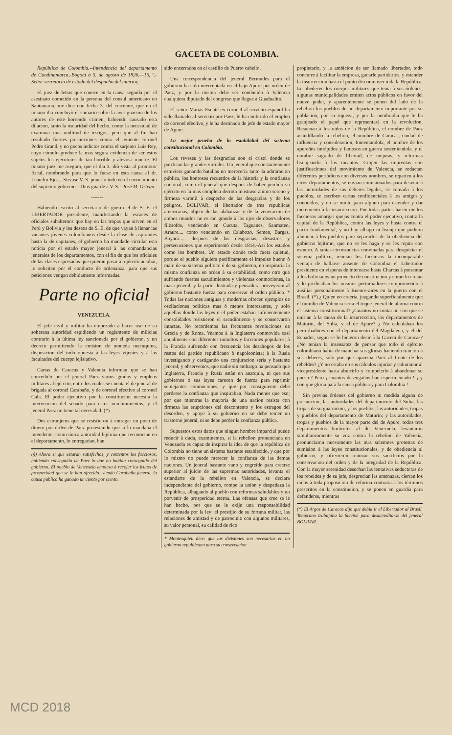GACETA DE COLOMBIA.
República de Colombia.--Intendencia del departamento de Cundinamarca,-Bogotà à 5. de agosto de 1826.—16, º.- Señor secretario de estado del despacho del interior,
El juez de letras que conoce en la causa seguida por el asesinato cometido en la persona del consul americano en Santamarta, me dice con fecha 3. del corriente, que en el mismo dia concluyò el sumario sobre la averiguacion de los autores de este horrendo crimen, habiendo causado esta dilacion, tanto la oscuridad del hecho, como la necesidad de examinar una multitud de testigos; pero que al fin han resultado fuertes presunciones contra el teniente coronel Pedro Grand, y no pocos indicios contra el sarjento Luis Rey, cuyo cúmulo produce la mas segura evidencia de ser estos sujetos los ejecutores de tan horrible y alevosa muerte. El mismo juez me asegura, que el dia 3. diò vista al promotor fiscal, nombrando para que lo fuese en esta causa al dr. Leandro Ejea.--Sirvase V. S. ponerlo todo en el conocimiento del supremo gobierno.--Dios guarde à V. S.--José M. Ortega.
-------
Habiendo escrito al secretario de guerra el de S. E. el LIBERTADOR presidente, manifestando la escaces de oficiales subalternos que hay en las tropas que sirven en el Perù y Bolivia y los deseos de S. E. de que vayan à llenar las vacantes jòvenes colombianos desde la clase de aspirantes hasta la de capitanes, el gobierno ha mandado circular esta noticia por el estado mayor jeneral à las comandancias jenerales de los departamentos, con el fin de que los oficiales de las clases espresadas que quieran pasar al ejército ausiliar, lo soliciten por el conducto de ordenanza, para que sus peticiones vengan debidamente informadas.
Parte no oficial
VENEZUELA.
El jefe civil y militar ha empezado à hacer uso de su soberana autoridad espidiendo un reglamento de milicias contrario à la última ley sancionada por el gobierno, y un decreto permitiendo la emision de moneda macuquina, disposicion del todo opuesta à las leyes vijentes y à las facultades del cuerpo lejislativo.
Cartas de Caracas y Valencia informan que se han concedido por el jeneral Paez varios grados y empleos militares al ejército, entre los cuales se cuenta el de jeneral de brigada al coronel Carabaño, y de coronel efectivo al coronel Cala. El poder ejecutivo por la constitucion necesita la intervencion del senado para estos nombramientos, y el jeneral Paez no tiene tal necesidad. (*)
Dos estranjeros que se resistieron à entregar un poco de dinero por órden de Paez protestando que si lo mandaba el intendente, como única autoridad lejítima que reconocian en el departamento, lo entregarian, han
(§) Ahora si que estaran satisfechos, y contentos los facciosos, habiendo conseguido de Paez lo que no habian conseguido del gobierno. El pueblo de Venezuela empieza à recojer los frutos de prosperidad que se le han ofrecido: siendo Carabaño jeneral, la causa publica ha ganado un ciento por ciento.
sido encerrados en el castillo de Puerto cabello.
Una correspondencia del jeneral Bermudes para el gobierno ha sido interceptada en el bajo Apure por orden de Paez, y por la misma debe ser conducido à Valencia cualquiera diputado del congreso que llegue à Guadualito.
El señor Matias Escuté ex-coronel al servicio español ha sido llamado al servicio por Paez, le ha conferido el empleo de coronel efectivo, y le ha destinado de jefe de estado mayor de Apure.
La mejor prueba de la estabilidad del sistema constitucional en Colombia.
Los reveses y las desgracias son el crisol donde se purifican las grandes virtudes. Un jeneral que constantemente estuviera ganando batallas no mereceria tanto la admiracion pública, los honrosos recuerdos de la historia y la confianza nacional, como el jeneral que despues de haber perdido su ejército en la mas completa derrota mostrase ànimo sereno y firmeza varonil à despecho de las desgracias y de los peligros. BOLIVAR, el libertador de tres republicas americanas, objeto de las alabanzas y de la veneracion de ambos mundos no es tan grande à los ojos de observadores filòsofos, venciendo en Cucuta, Taguanes, Sanmateo, Araure.... como venciendo en Calabozo, Semen, Bargas, Boyacà..... despues de las desgracias, desastres y persecuciones que esperimentò desde 1814.-Asi los estados como los hombres. Un estado donde todo fuera quietud, porque el pueblo siguiera pacificamente el impulso bueno ò malo de su sistema politico ó de su gobierno, no inspiraria la misma confianza en orden à su estabilidad, como otro que sufriendo fuertes sacudimientos y violentas conmociones, la masa jeneral, y la parte ilustrada y pensadora proveyeran al gobierno bastante fuerza para conservar el orden pùblico. * Todas las naciones antiguas y modernas ofrecen ejemplos de oscilaciones politicas mas ò menos interesantes, y solo aquellas donde las leyes ò el poder estaban suficientemente consolidados resistieron el sacudimiento y se conservaron intactas. No recordemos las frecuentes revoluciones de Grecia y de Roma. Veamos à la Inglaterra conmovida casi anualmente con diferentes tumultos y facciones populares; à la Francia sufriendo con frecuencia los desahogos de los restos del partido republicano ò napoleonista; à la Rusia investigando y castigando una conjuracion seria y bastante jeneral; y observemos, que nadie sin embargo ha pensado que Inglaterra, Francia y Rusia estàn en anarquia, ni que sus gobiernos ó sus leyes carecen de fuerza para reprimir semejantes conmociones, y que por consiguiente debe perderse la confianza que inspiraban. Nada menos que eso; por que mientras la mayoria de una nacion resista con firmeza las erupciones del descontento y los estragos del desorden, y apoye à su gobierno no se debe temer un trastorno jeneral, ni se debe perder la confianza pública.
Supuestos estos datos que ningun hombre imparcial puede reducir à duda, examinemos, si la rebelion pronunciada en Venezuela es capaz de inspirar la idea de que la república de Colombia no tiene un sistema bastante establecido, y que por lo mismo no puede merecer la confianza de las demas naciones. Un jeneral bastante vano y engreido para creerse superior al juicio de las supremas autoridades, levanta el estandarte de la rebelion en Valencia, se declara independiente del gobierno, rompe la union y despedaza la República, alhagando al pueblo con reformas saludables y un porvenir de prosperidad eterna. Las ofensas que cree se le han hecho, por que se le exije una responsabilidad determinada por la ley: el prestijio de su fortuna militar, las relaciones de amistad y de patrocinio con algunos militares, su valor personal, su calidad de rico
* Montesquieu dice: que las divisiones son necesarias en un gobierno republicano para su conservacion
propietario, y la ambicion de ser llamado libertador, todo concurre à facilitar la empresa, ganarle partidarios, y estender la insurreccion hasta el punto de conmover toda la República. Le obedecen los cuerpos militares que tenia à sus órdenes, algunas municipalidades emiten actos públicos en favor del nuevo poder, y aparentemente se ponen del lado de la rebelion los pueblos de un departamento importante por su poblacion, por su riqueza, y por la nombradia que le ha granjeado el papel que representarà en la revolucion. Resuenan à los oidos de la República, el nombre de Paez acaudillando la rebelion, el nombre de Caracas, ciudad de influencia y consideracion, fomentandola, el nombre de los apureños intrèpidos y famosos en guerra sosteniendola, y el nombre sagrado de libertad, de mejoras, y reformas lisonjeando à los incautos. Crujen las imprentas con justificaciones del movimiento de Valencia, se redactan diferentes periòdicos con diversos nombres, se reparten à los otros departamentos, se envian comisionados para desviar à las autoridades de sus deberes legales, se convida à los pueblos, se escriben cartas confidenciales à los amigos y conocidos, y no se omite paso alguno para estender y dar incremento à la insurreccion. Por todas partes hacen oir los facciosos amargas quejas contra el poder ejecutivo, contra la capital de la Repùblica, contra las leyes y hasta contra el pacto fundamental, y no hay alhago ni lisonja que pudiera alucinar à los pueblos para separarlos de la obediencia del gobierno lejítimo, que no se les haga y se les repita con esmero. A tantas circustancias convinadas para desquiciar el sistema político, reunian los facciosos la incomparable ventaja de hallarse ausente de Colombia el Libertador presidente en vìsperas de internarse hasta Charcas à presentar à los bolivianos un proyecto de constitucion y como lo creian y lo predicaban los mismos perturbadores comprometido à ausiliar personalmente à Buenos-aires en la guerra con el Brasil. (*) ¿ Quien no creeria, juzgando superficialmente que el tumulto de Valencia seria el toque jeneral de alarma contra el sistema constitucional? ¿Cuantos no contarian con que se unirian à la causa de la insurreccion, los departamentos de Maturin, del Sulia, y el de Apure? ¿ No calculaban los perturbadores con el departamento del Magdalena, y el del Ecuador, segun se lo hicieron decir à la Gaceta de Caracas? ¿No tenian la insensatez de pensar que todo el ejército colombiano habia de manchar sus glorias haciendo traicion à sus deberes, solo por que aparecia Paez al frente de los rebeldes? ¿Y no estaba en sus cálculos injuriar y calumniar al vicepresidente hasta aburrirlo y compelerlo à abandonar su puesto? Pero ¡ cuantos desengaños han esperimentado ! ¡ y con que gloria para la causa pùblica y para Colombia !
Sin previas órdenes del gobierno ni medida alguna de precaucion, las autoridades del departamento del Sulia, las tropas de su guarnicion, y los pueblos; las autoridades, tropas y pueblos del departamento de Maturin; y las autoridades, tropas y pueblos de la mayor parte del de Apure, todos tres departamentos limítrofes al de Venezuela, levantaron simultaneamente su voz contra la rebelion de Valencia, pronunciaron nuevamente las mas solemnes protestas de sumision à las leyes constitucionales, y de obediencia al gobierno, y ofrecieron renovar sus sacrificios por la conservacion del orden y de la integridad de la República. Con la mayor serenidad desechan las tentativas seductoras de los rebeldes y de su jefe, desprecian las amenazas, cierran los oidos à toda proposicion de reforma contraria à los tèrminos prescritos en la constitucion, y se ponen en guardia para defenderse, mientras
(*) El Argos de Caracas dijo que debia ir el Libertador al Brasil. Temprano trabajaba la faccion para desacreditarse del jeneral BOLIVAR.
MCD 2018